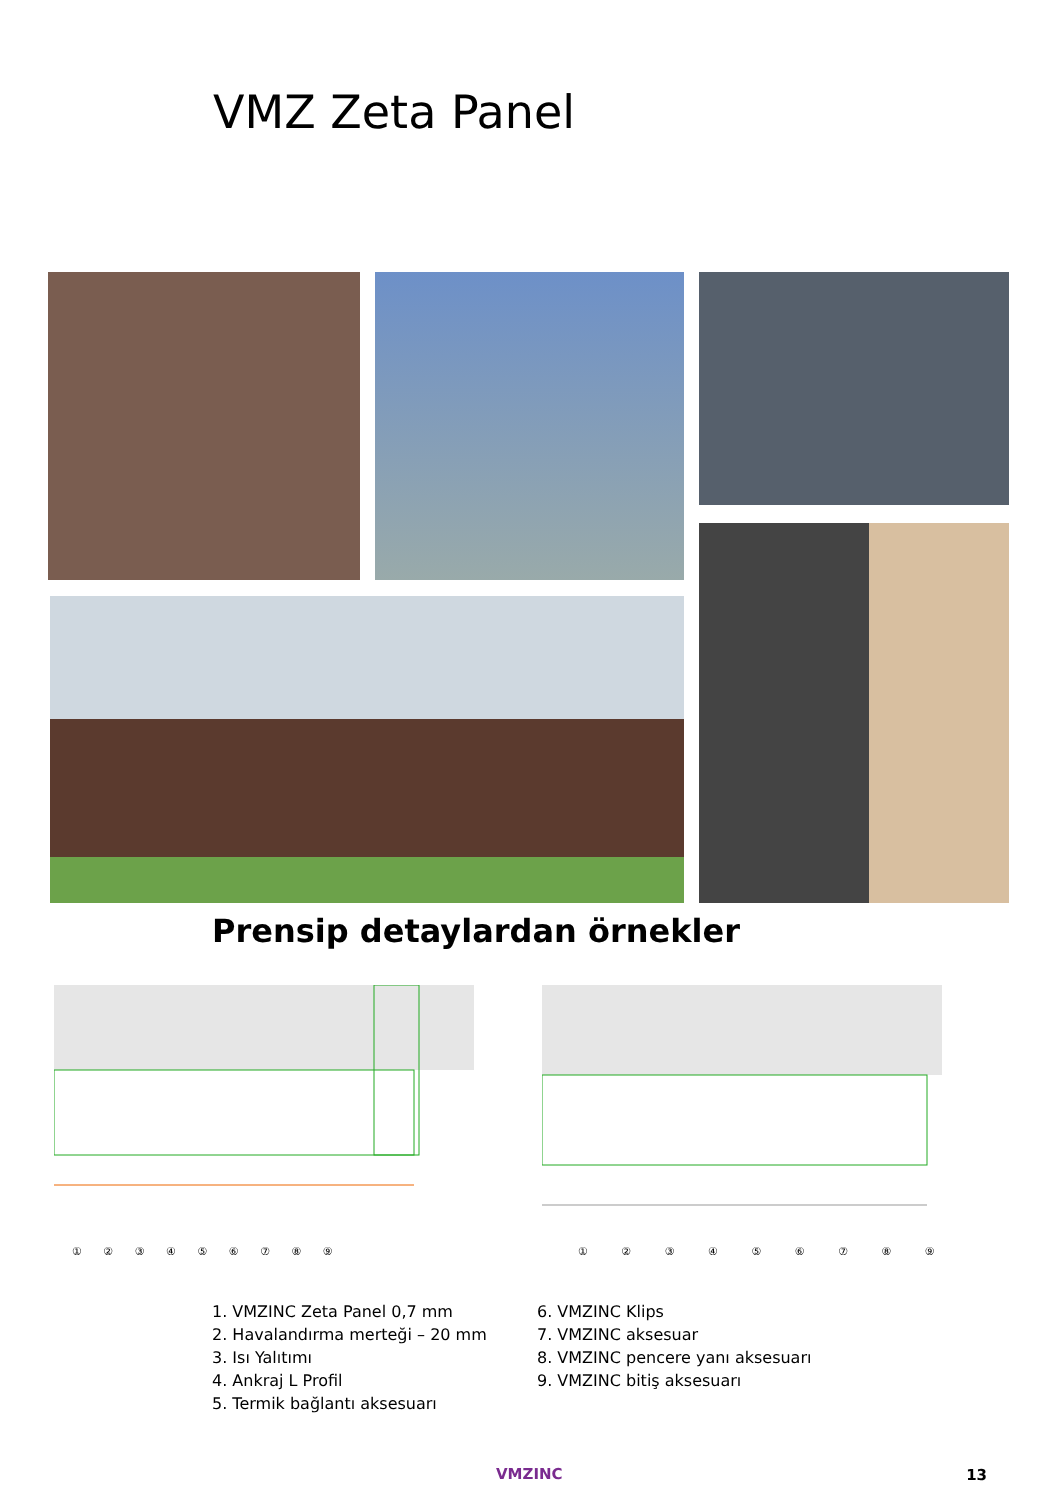VMZ Zeta Panel
Prensip detaylardan örnekler
① ② ③ ④ ⑤ ⑥ ⑦ ⑧ ⑨ ① ② ③ ④ ⑤ ⑥ ⑦ ⑧ ⑨
1. VMZINC Zeta Panel 0,7 mm
2. Havalandırma merteği – 20 mm
3. Isı Yalıtımı
4. Ankraj L Profil
5. Termik bağlantı aksesuarı
6. VMZINC Klips
7. VMZINC aksesuar
8. VMZINC pencere yanı aksesuarı
9. VMZINC bitiş aksesuarı
VMZINC 13